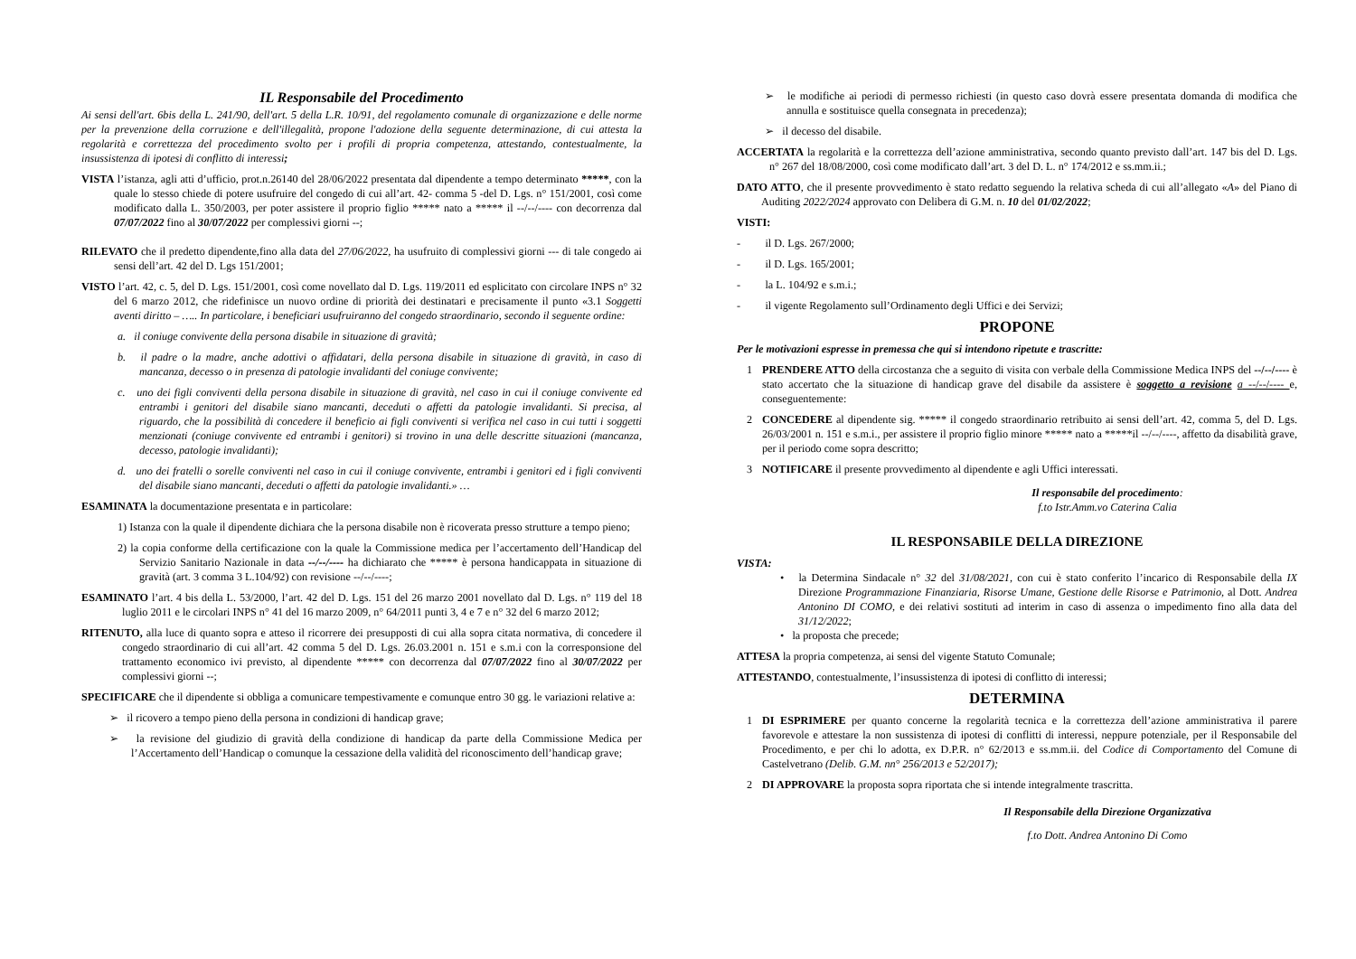IL Responsabile del Procedimento
Ai sensi dell'art. 6bis della L. 241/90, dell'art. 5 della L.R. 10/91, del regolamento comunale di organizzazione e delle norme per la prevenzione della corruzione e dell'illegalità, propone l'adozione della seguente determinazione, di cui attesta la regolarità e correttezza del procedimento svolto per i profili di propria competenza, attestando, contestualmente, la insussistenza di ipotesi di conflitto di interessi;
VISTA l’istanza, agli atti d’ufficio, prot.n.26140 del 28/06/2022 presentata dal dipendente a tempo determinato *****, con la quale lo stesso chiede di potere usufruire del congedo di cui all’art. 42- comma 5 -del D. Lgs. n° 151/2001, così come modificato dalla L. 350/2003, per poter assistere il proprio figlio ***** nato a ***** il --/--/---- con decorrenza dal 07/07/2022 fino al 30/07/2022 per complessivi giorni --;
RILEVATO che il predetto dipendente,fino alla data del 27/06/2022, ha usufruito di complessivi giorni --- di tale congedo ai sensi dell’art. 42 del D. Lgs 151/2001;
VISTO l’art. 42, c. 5, del D. Lgs. 151/2001, così come novellato dal D. Lgs. 119/2011 ed esplicitato con circolare INPS n° 32 del 6 marzo 2012, che ridefinisce un nuovo ordine di priorità dei destinatari e precisamente il punto «3.1 Soggetti aventi diritto – ….. In particolare, i beneficiari usufruiranno del congedo straordinario, secondo il seguente ordine:
a. il coniuge convivente della persona disabile in situazione di gravità;
b. il padre o la madre, anche adottivi o affidatari, della persona disabile in situazione di gravità, in caso di mancanza, decesso o in presenza di patologie invalidanti del coniuge convivente;
c. uno dei figli conviventi della persona disabile in situazione di gravità, nel caso in cui il coniuge convivente ed entrambi i genitori del disabile siano mancanti, deceduti o affetti da patologie invalidanti. Si precisa, al riguardo, che la possibilità di concedere il beneficio ai figli conviventi si verifica nel caso in cui tutti i soggetti menzionati (coniuge convivente ed entrambi i genitori) si trovino in una delle descritte situazioni (mancanza, decesso, patologie invalidanti);
d. uno dei fratelli o sorelle conviventi nel caso in cui il coniuge convivente, entrambi i genitori ed i figli conviventi del disabile siano mancanti, deceduti o affetti da patologie invalidanti.» …
ESAMINATA la documentazione presentata e in particolare:
1) Istanza con la quale il dipendente dichiara che la persona disabile non è ricoverata presso strutture a tempo pieno;
2) la copia conforme della certificazione con la quale la Commissione medica per l’accertamento dell’Handicap del Servizio Sanitario Nazionale in data --/--/---- ha dichiarato che ***** è persona handicappata in situazione di gravità (art. 3 comma 3 L.104/92) con revisione --/--/----;
ESAMINATO l’art. 4 bis della L. 53/2000, l’art. 42 del D. Lgs. 151 del 26 marzo 2001 novellato dal D. Lgs. n° 119 del 18 luglio 2011 e le circolari INPS n° 41 del 16 marzo 2009, n° 64/2011 punti 3, 4 e 7 e n° 32 del 6 marzo 2012;
RITENUTO, alla luce di quanto sopra e atteso il ricorrere dei presupposti di cui alla sopra citata normativa, di concedere il congedo straordinario di cui all’art. 42 comma 5 del D. Lgs. 26.03.2001 n. 151 e s.m.i con la corresponsione del trattamento economico ivi previsto, al dipendente ***** con decorrenza dal 07/07/2022 fino al 30/07/2022 per complessivi giorni --;
SPECIFICARE che il dipendente si obbliga a comunicare tempestivamente e comunque entro 30 gg. le variazioni relative a:
➢ il ricovero a tempo pieno della persona in condizioni di handicap grave;
➢ la revisione del giudizio di gravità della condizione di handicap da parte della Commissione Medica per l’Accertamento dell’Handicap o comunque la cessazione della validità del riconoscimento dell’handicap grave;
➢ le modifiche ai periodi di permesso richiesti (in questo caso dovrà essere presentata domanda di modifica che annulla e sostituisce quella consegnata in precedenza);
➢ il decesso del disabile.
ACCERTATA la regolarità e la correttezza dell’azione amministrativa, secondo quanto previsto dall’art. 147 bis del D. Lgs. n° 267 del 18/08/2000, così come modificato dall’art. 3 del D. L. n° 174/2012 e ss.mm.ii.;
DATO ATTO, che il presente provvedimento è stato redatto seguendo la relativa scheda di cui all’allegato «A» del Piano di Auditing 2022/2024 approvato con Delibera di G.M. n. 10 del 01/02/2022;
VISTI:
- il D. Lgs. 267/2000;
- il D. Lgs. 165/2001;
- la L. 104/92 e s.m.i.;
- il vigente Regolamento sull’Ordinamento degli Uffici e dei Servizi;
PROPONE
Per le motivazioni espresse in premessa che qui si intendono ripetute e trascritte:
1 PRENDERE ATTO della circostanza che a seguito di visita con verbale della Commissione Medica INPS del --/--/---- è stato accertato che la situazione di handicap grave del disabile da assistere è soggetto a revisione a --/--/---- e, conseguentemente:
2 CONCEDERE al dipendente sig. ***** il congedo straordinario retribuito ai sensi dell’art. 42, comma 5, del D. Lgs. 26/03/2001 n. 151 e s.m.i., per assistere il proprio figlio minore ***** nato a *****il --/--/----, affetto da disabilità grave, per il periodo come sopra descritto;
3 NOTIFICARE il presente provvedimento al dipendente e agli Uffici interessati.
Il responsabile del procedimento:
f.to Istr.Amm.vo Caterina Calia
IL RESPONSABILE DELLA DIREZIONE
VISTA:
• la Determina Sindacale n° 32 del 31/08/2021, con cui è stato conferito l’incarico di Responsabile della IX Direzione Programmazione Finanziaria, Risorse Umane, Gestione delle Risorse e Patrimonio, al Dott. Andrea Antonino DI COMO, e dei relativi sostituti ad interim in caso di assenza o impedimento fino alla data del 31/12/2022;
• la proposta che precede;
ATTESA la propria competenza, ai sensi del vigente Statuto Comunale;
ATTESTANDO, contestualmente, l’insussistenza di ipotesi di conflitto di interessi;
DETERMINA
1 DI ESPRIMERE per quanto concerne la regolarità tecnica e la correttezza dell’azione amministrativa il parere favorevole e attestare la non sussistenza di ipotesi di conflitti di interessi, neppure potenziale, per il Responsabile del Procedimento, e per chi lo adotta, ex D.P.R. n° 62/2013 e ss.mm.ii. del Codice di Comportamento del Comune di Castelvetrano (Delib. G.M. nn° 256/2013 e 52/2017);
2 DI APPROVARE la proposta sopra riportata che si intende integralmente trascritta.
Il Responsabile della Direzione Organizzativa
f.to Dott. Andrea Antonino Di Como